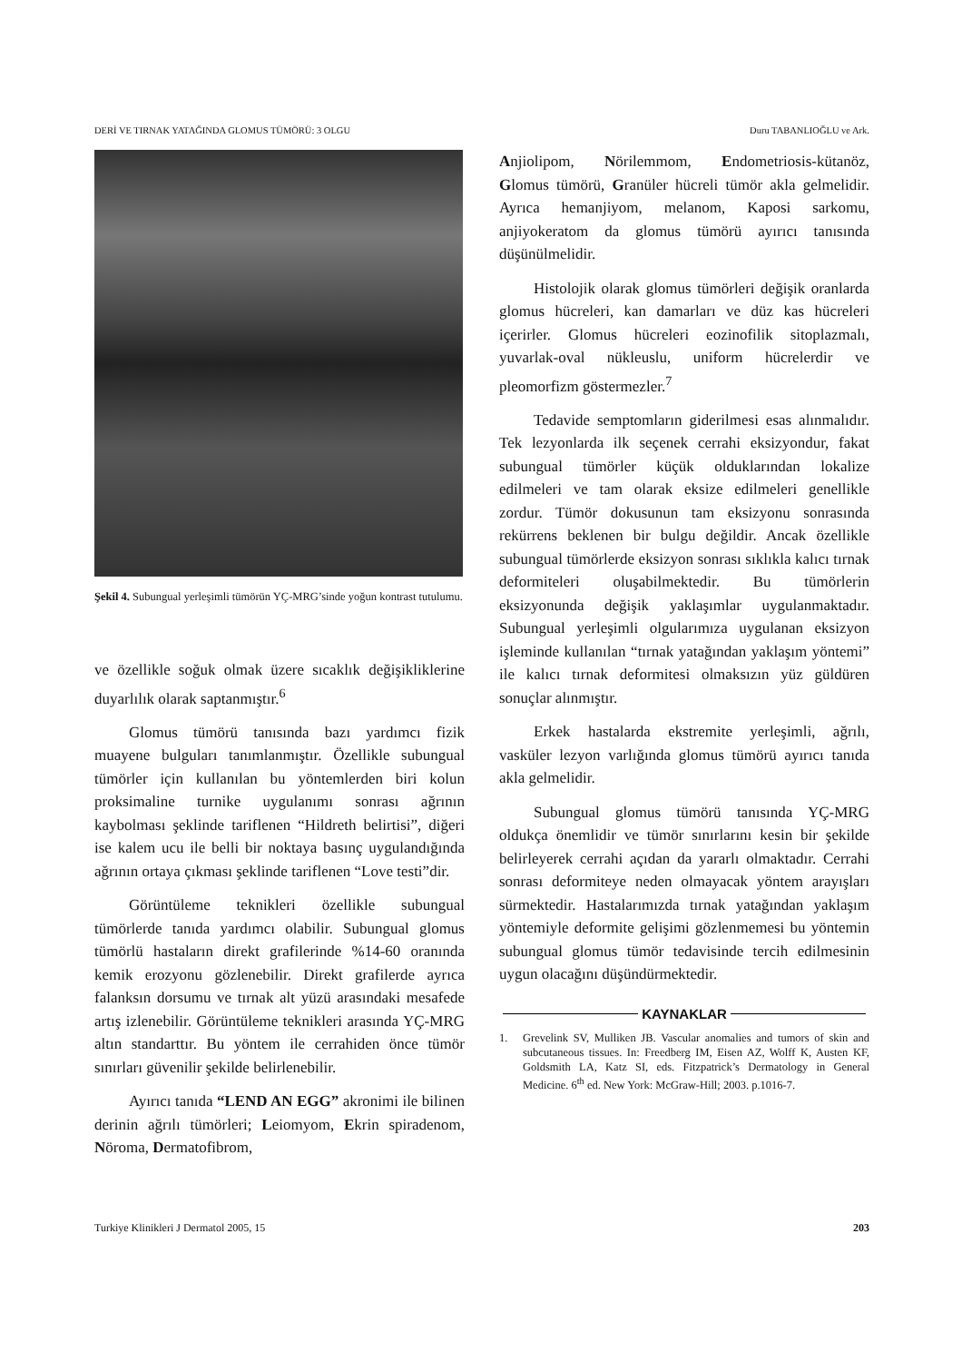DERİ VE TIRNAK YATAĞINDA GLOMUS TÜMÖRÜ: 3 OLGU Duru TABANLIOĞLU ve Ark.
Şekil 4. Subungual yerleşimli tümörün YÇ-MRG’sinde yoğun kontrast tutulumu.
ve özellikle soğuk olmak üzere sıcaklık değişikliklerine duyarlılık olarak saptanmıştır.<sup>6</sup>
Glomus tümörü tanısında bazı yardımcı fizik muayene bulguları tanımlanmıştır. Özellikle subungual tümörler için kullanılan bu yöntemlerden biri kolun proksimaline turnike uygulanımı sonrası ağrının kaybolması şeklinde tariflenen “Hildreth belirtisi”, diğeri ise kalem ucu ile belli bir noktaya basınç uygulandığında ağrının ortaya çıkması şeklinde tariflenen “Love testi”dir.
Görüntüleme teknikleri özellikle subungual tümörlerde tanıda yardımcı olabilir. Subungual glomus tümörlü hastaların direkt grafilerinde %14-60 oranında kemik erozyonu gözlenebilir. Direkt grafilerde ayrıca falanksın dorsumu ve tırnak alt yüzü arasındaki mesafede artış izlenebilir. Görüntüleme teknikleri arasında YÇ-MRG altın standarttır. Bu yöntem ile cerrahiden önce tümör sınırları güvenilir şekilde belirlenebilir.
Ayırıcı tanıda “LEND AN EGG” akronimi ile bilinen derinin ağrılı tümörleri; Leiomyom, Ekrin spiradenom, Nöroma, Dermatofibrom,
Anjiolipom, Nörilemmom, Endometriosis-kütanöz, Glomus tümörü, Granüler hücreli tümör akla gelmelidir. Ayrıca hemanjiyom, melanom, Kaposi sarkomu, anjiyokeratom da glomus tümörü ayırıcı tanısında düşünülmelidir.
Histolojik olarak glomus tümörleri değişik oranlarda glomus hücreleri, kan damarları ve düz kas hücreleri içerirler. Glomus hücreleri eozinofilik sitoplazmalı, yuvarlak-oval nükleuslu, uniform hücrelerdir ve pleomorfizm göstermezler.<sup>7</sup>
Tedavide semptomların giderilmesi esas alınmalıdır. Tek lezyonlarda ilk seçenek cerrahi eksizyondur, fakat subungual tümörler küçük olduklarından lokalize edilmeleri ve tam olarak eksize edilmeleri genellikle zordur. Tümör dokusunun tam eksizyonu sonrasında rekürrens beklenen bir bulgu değildir. Ancak özellikle subungual tümörlerde eksizyon sonrası sıklıkla kalıcı tırnak deformiteleri oluşabilmektedir. Bu tümörlerin eksizyonunda değişik yaklaşımlar uygulanmaktadır. Subungual yerleşimli olgularımıza uygulanan eksizyon işleminde kullanılan “tırnak yatağından yaklaşım yöntemi” ile kalıcı tırnak deformitesi olmaksızın yüz güldüren sonuçlar alınmıştır.
Erkek hastalarda ekstremite yerleşimli, ağrılı, vasküler lezyon varlığında glomus tümörü ayırıcı tanıda akla gelmelidir.
Subungual glomus tümörü tanısında YÇ-MRG oldukça önemlidir ve tümör sınırlarını kesin bir şekilde belirleyerek cerrahi açıdan da yararlı olmaktadır. Cerrahi sonrası deformiteye neden olmayacak yöntem arayışları sürmektedir. Hastalarımızda tırnak yatağından yaklaşım yöntemiyle deformite gelişimi gözlenmemesi bu yöntemin subungual glomus tümör tedavisinde tercih edilmesinin uygun olacağını düşündürmektedir.
KAYNAKLAR
1. Grevelink SV, Mulliken JB. Vascular anomalies and tumors of skin and subcutaneous tissues. In: Freedberg IM, Eisen AZ, Wolff K, Austen KF, Goldsmith LA, Katz SI, eds. Fitzpatrick’s Dermatology in General Medicine. 6<sup>th</sup> ed. New York: McGraw-Hill; 2003. p.1016-7.
Turkiye Klinikleri J Dermatol 2005, 15 203